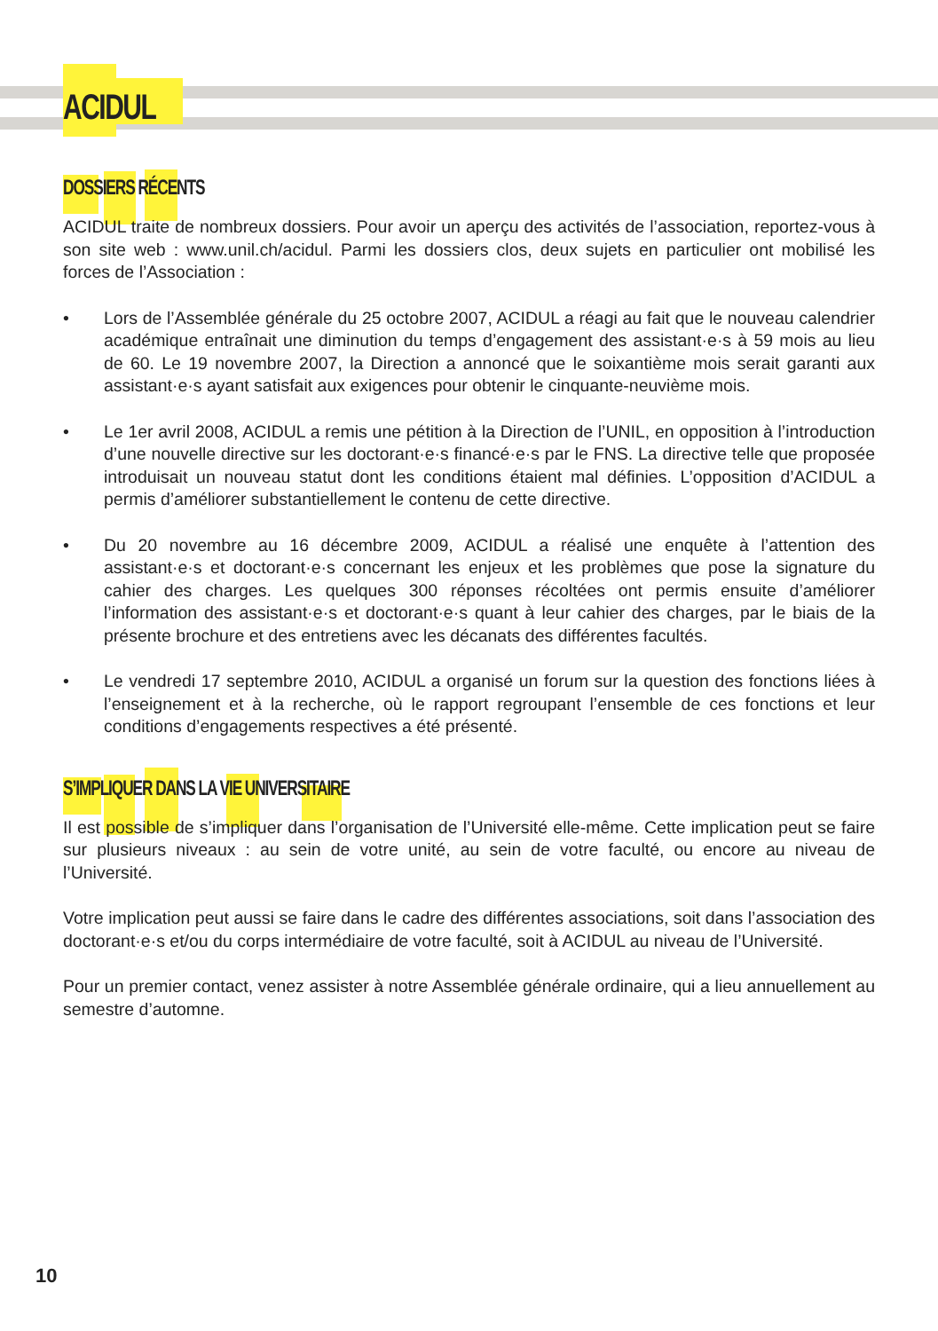ACIDUL
DOSSIERS RÉCENTS
ACIDUL traite de nombreux dossiers. Pour avoir un aperçu des activités de l’association, reportez-vous à son site web : www.unil.ch/acidul. Parmi les dossiers clos, deux sujets en particulier ont mobilisé les forces de l’Association :
• Lors de l’Assemblée générale du 25 octobre 2007, ACIDUL a réagi au fait que le nouveau calendrier académique entraînait une diminution du temps d’engagement des assistant·e·s à 59 mois au lieu de 60. Le 19 novembre 2007, la Direction a annoncé que le soixantième mois serait garanti aux assistant·e·s ayant satisfait aux exigences pour obtenir le cinquante-neuvième mois.
• Le 1er avril 2008, ACIDUL a remis une pétition à la Direction de l’UNIL, en opposition à l’introduction d’une nouvelle directive sur les doctorant·e·s financé·e·s par le FNS. La directive telle que proposée introduisait un nouveau statut dont les conditions étaient mal définies. L’opposition d’ACIDUL a permis d’améliorer substantiellement le contenu de cette directive.
• Du 20 novembre au 16 décembre 2009, ACIDUL a réalisé une enquête à l’attention des assistant·e·s et doctorant·e·s concernant les enjeux et les problèmes que pose la signature du cahier des charges. Les quelques 300 réponses récoltées ont permis ensuite d’améliorer l’information des assistant·e·s et doctorant·e·s quant à leur cahier des charges, par le biais de la présente brochure et des entretiens avec les décanats des différentes facultés.
• Le vendredi 17 septembre 2010, ACIDUL a organisé un forum sur la question des fonctions liées à l’enseignement et à la recherche, où le rapport regroupant l’ensemble de ces fonctions et leur conditions d’engagements respectives a été présenté.
S’IMPLIQUER DANS LA VIE UNIVERSITAIRE
Il est possible de s’impliquer dans l’organisation de l’Université elle-même. Cette implication peut se faire sur plusieurs niveaux : au sein de votre unité, au sein de votre faculté, ou encore au niveau de l’Université.
Votre implication peut aussi se faire dans le cadre des différentes associations, soit dans l’association des doctorant·e·s et/ou du corps intermédiaire de votre faculté, soit à ACIDUL au niveau de l’Université.
Pour un premier contact, venez assister à notre Assemblée générale ordinaire, qui a lieu annuellement au semestre d’automne.
10